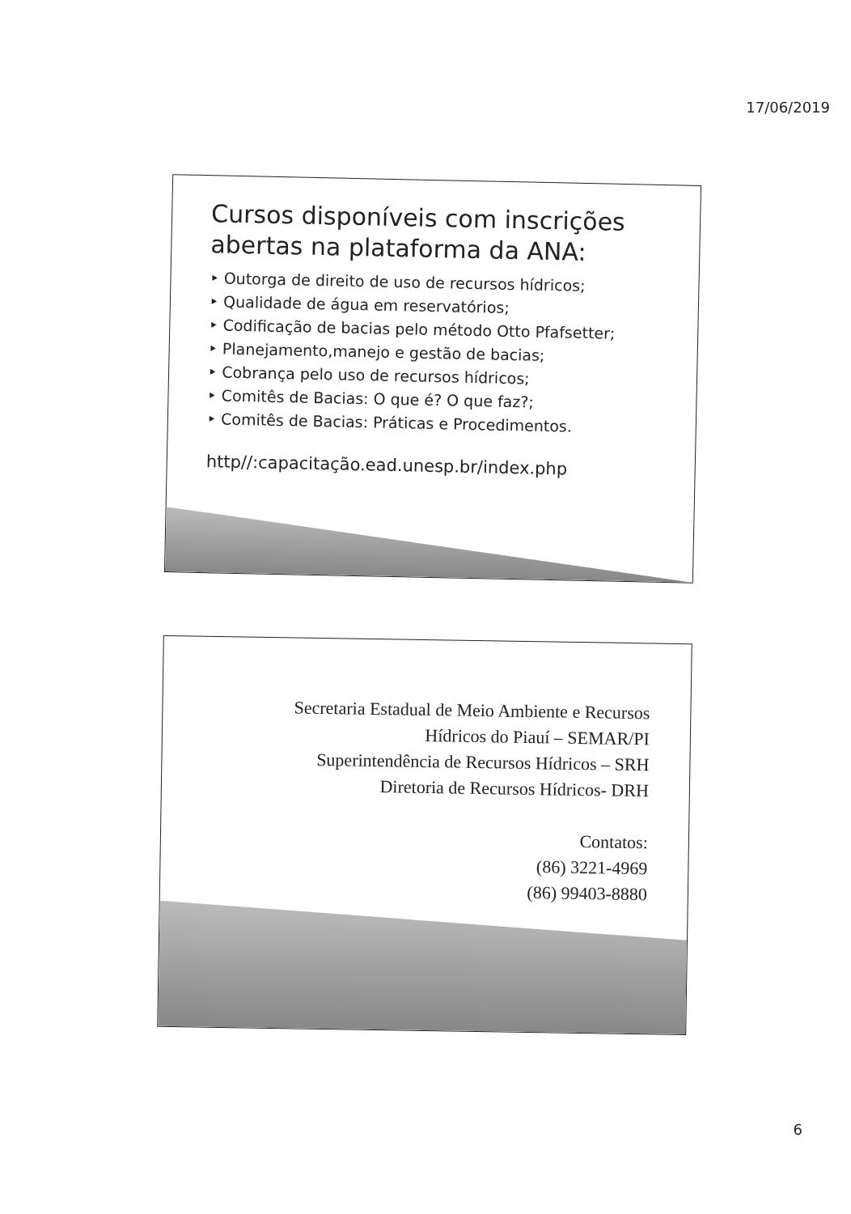17/06/2019
Cursos disponíveis com inscrições abertas na plataforma da ANA:
‣ Outorga de direito de uso de recursos hídricos;
‣ Qualidade de água em reservatórios;
‣ Codificação de bacias pelo método Otto Pfafsetter;
‣ Planejamento,manejo e gestão de bacias;
‣ Cobrança pelo uso de recursos hídricos;
‣ Comitês de Bacias: O que é? O que faz?;
‣ Comitês de Bacias: Práticas e Procedimentos.
http//:capacitação.ead.unesp.br/index.php
Secretaria Estadual de Meio Ambiente e Recursos
Hídricos do Piauí – SEMAR/PI
Superintendência de Recursos Hídricos – SRH
Diretoria de Recursos Hídricos- DRH
Contatos:
(86) 3221-4969
(86) 99403-8880
6